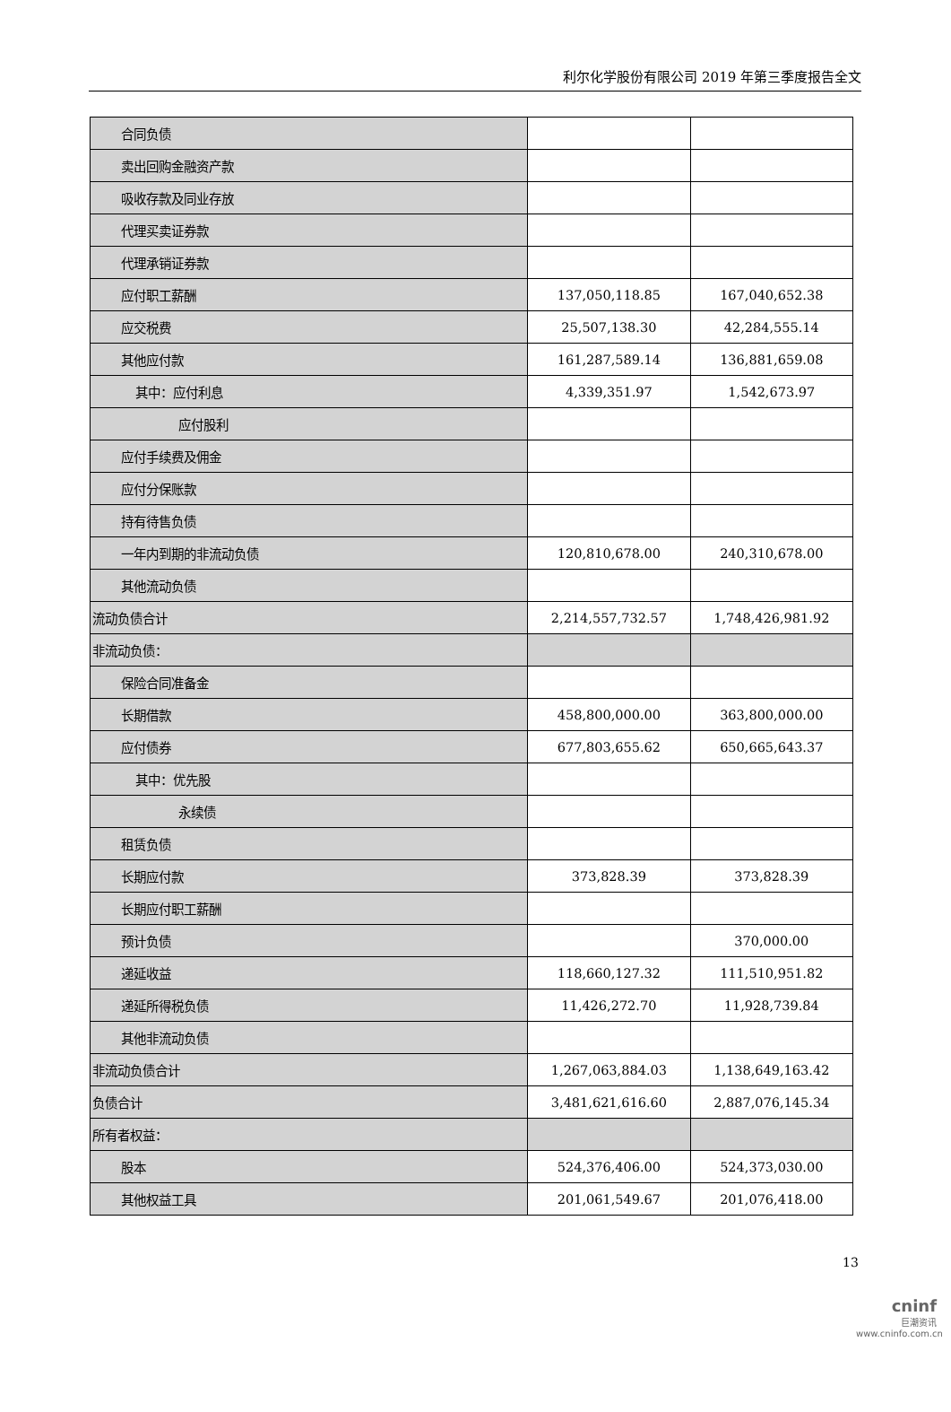利尔化学股份有限公司 2019 年第三季度报告全文
| 合同负债 | | |
| 卖出回购金融资产款 | | |
| 吸收存款及同业存放 | | |
| 代理买卖证券款 | | |
| 代理承销证券款 | | |
| 应付职工薪酬 | 137,050,118.85 | 167,040,652.38 |
| 应交税费 | 25,507,138.30 | 42,284,555.14 |
| 其他应付款 | 161,287,589.14 | 136,881,659.08 |
| 其中：应付利息 | 4,339,351.97 | 1,542,673.97 |
| 应付股利 | | |
| 应付手续费及佣金 | | |
| 应付分保账款 | | |
| 持有待售负债 | | |
| 一年内到期的非流动负债 | 120,810,678.00 | 240,310,678.00 |
| 其他流动负债 | | |
| 流动负债合计 | 2,214,557,732.57 | 1,748,426,981.92 |
| 非流动负债： | | |
| 保险合同准备金 | | |
| 长期借款 | 458,800,000.00 | 363,800,000.00 |
| 应付债券 | 677,803,655.62 | 650,665,643.37 |
| 其中：优先股 | | |
| 永续债 | | |
| 租赁负债 | | |
| 长期应付款 | 373,828.39 | 373,828.39 |
| 长期应付职工薪酬 | | |
| 预计负债 | | 370,000.00 |
| 递延收益 | 118,660,127.32 | 111,510,951.82 |
| 递延所得税负债 | 11,426,272.70 | 11,928,739.84 |
| 其他非流动负债 | | |
| 非流动负债合计 | 1,267,063,884.03 | 1,138,649,163.42 |
| 负债合计 | 3,481,621,616.60 | 2,887,076,145.34 |
| 所有者权益： | | |
| 股本 | 524,376,406.00 | 524,373,030.00 |
| 其他权益工具 | 201,061,549.67 | 201,076,418.00 |
13
cninf
巨潮资讯
www.cninfo.com.cn